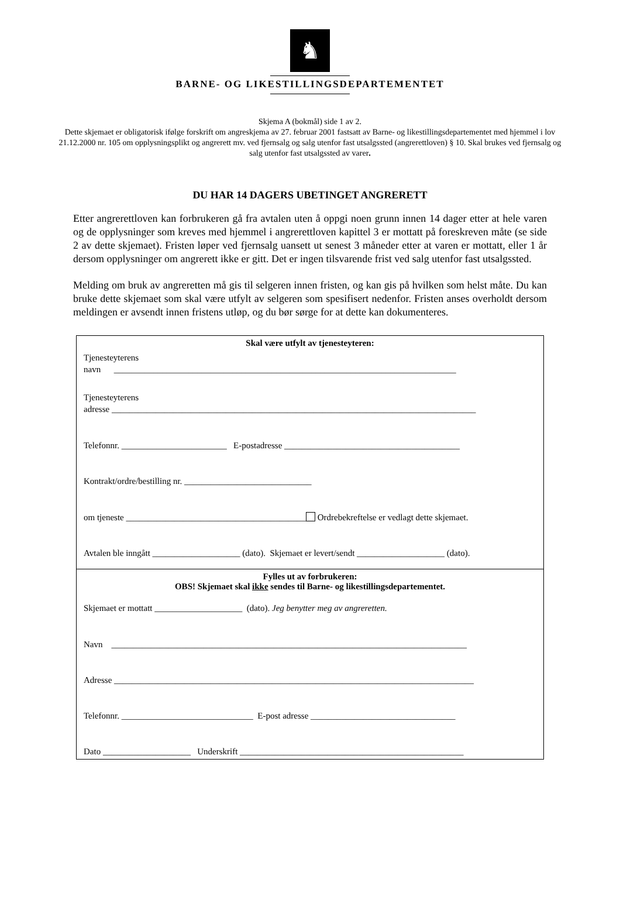♞
BARNE- OG LIKESTILLINGSDEPARTEMENTET
Skjema A (bokmål) side 1 av 2.
Dette skjemaet er obligatorisk ifølge forskrift om angreskjema av 27. februar 2001 fastsatt av Barne- og likestillingsdepartementet med hjemmel i lov 21.12.2000 nr. 105 om opplysningsplikt og angrerett mv. ved fjernsalg og salg utenfor fast utsalgssted (angrerettloven) § 10. Skal brukes ved fjernsalg og salg utenfor fast utsalgssted av varer.
DU HAR 14 DAGERS UBETINGET ANGRERETT
Etter angrerettloven kan forbrukeren gå fra avtalen uten å oppgi noen grunn innen 14 dager etter at hele varen og de opplysninger som kreves med hjemmel i angrerettloven kapittel 3 er mottatt på foreskreven måte (se side 2 av dette skjemaet). Fristen løper ved fjernsalg uansett ut senest 3 måneder etter at varen er mottatt, eller 1 år dersom opplysninger om angrerett ikke er gitt. Det er ingen tilsvarende frist ved salg utenfor fast utsalgssted.
Melding om bruk av angreretten må gis til selgeren innen fristen, og kan gis på hvilken som helst måte. Du kan bruke dette skjemaet som skal være utfylt av selgeren som spesifisert nedenfor. Fristen anses overholdt dersom meldingen er avsendt innen fristens utløp, og du bør sørge for at dette kan dokumenteres.
Skal være utfylt av tjenesteyteren:
Tjenesteyterens
navn ______________________________________________________________________________
Tjenesteyterens
adresse ___________________________________________________________________________________
Telefonnr. ________________________ E-postadresse ________________________________________
Kontrakt/ordre/bestilling nr. _____________________________
om tjeneste _________________________________________ Ordrebekreftelse er vedlagt dette skjemaet.
Avtalen ble inngått ____________________ (dato). Skjemaet er levert/sendt ____________________ (dato).
Fylles ut av forbrukeren:
OBS! Skjemaet skal ikke sendes til Barne- og likestillingsdepartementet.
Skjemaet er mottatt ____________________ (dato). Jeg benytter meg av angreretten.
Navn _________________________________________________________________________________
Adresse __________________________________________________________________________________
Telefonnr. ______________________________ E-post adresse _________________________________
Dato ____________________ Underskrift ___________________________________________________